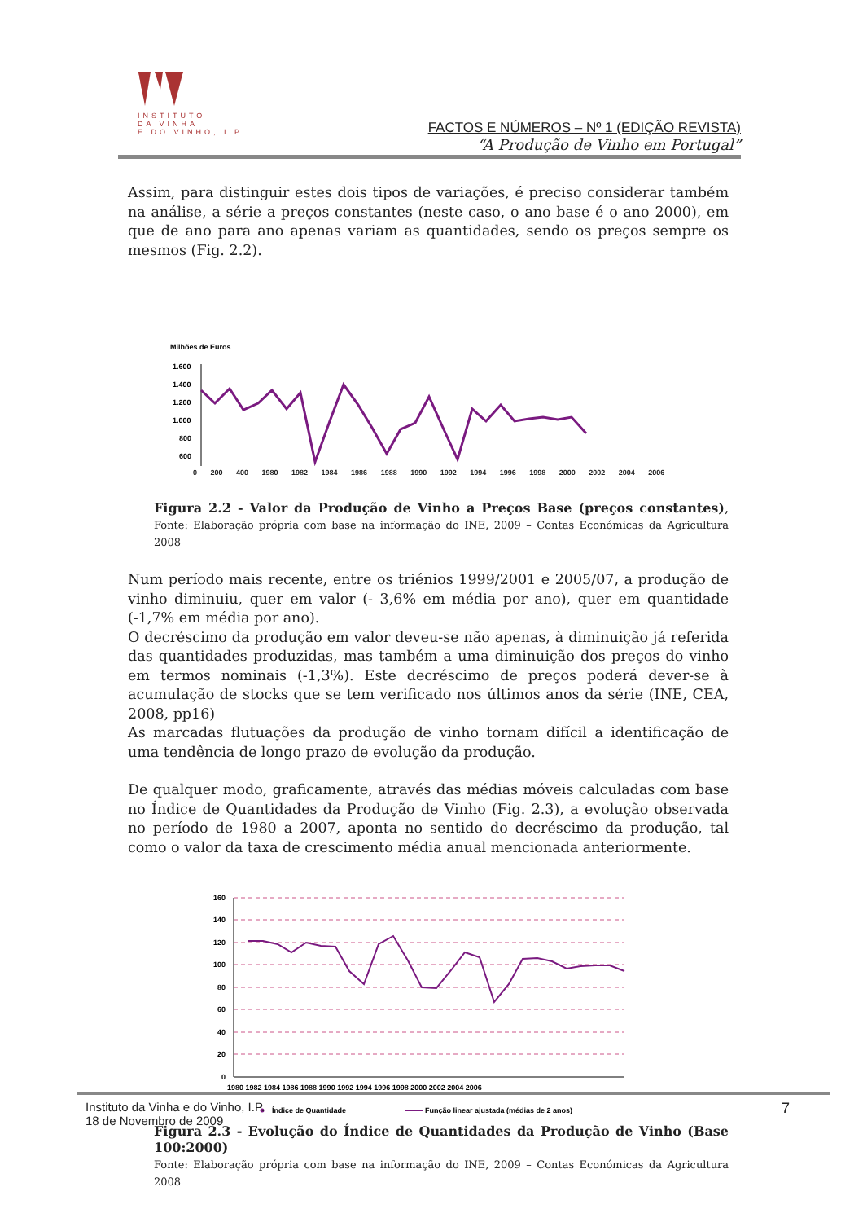INSTITUTO
DA VINHA
E DO VINHO, I.P.
FACTOS E NÚMEROS – Nº 1 (EDIÇÃO REVISTA)
“A Produção de Vinho em Portugal”
Assim, para distinguir estes dois tipos de variações, é preciso considerar também na análise, a série a preços constantes (neste caso, o ano base é o ano 2000), em que de ano para ano apenas variam as quantidades, sendo os preços sempre os mesmos (Fig. 2.2).
Milhões de Euros
1.600
1.400
1.200
1.000
800
600
0 200 400 1980 1982 1984 1986 1988 1990 1992 1994 1996 1998 2000 2002 2004 2006
Figura 2.2 - Valor da Produção de Vinho a Preços Base (preços constantes), Fonte: Elaboração própria com base na informação do INE, 2009 – Contas Económicas da Agricultura 2008
Num período mais recente, entre os triénios 1999/2001 e 2005/07, a produção de vinho diminuiu, quer em valor (- 3,6% em média por ano), quer em quantidade (-1,7% em média por ano).
O decréscimo da produção em valor deveu-se não apenas, à diminuição já referida das quantidades produzidas, mas também a uma diminuição dos preços do vinho em termos nominais (-1,3%). Este decréscimo de preços poderá dever-se à acumulação de stocks que se tem verificado nos últimos anos da série (INE, CEA, 2008, pp16)
As marcadas flutuações da produção de vinho tornam difícil a identificação de uma tendência de longo prazo de evolução da produção.
De qualquer modo, graficamente, através das médias móveis calculadas com base no Índice de Quantidades da Produção de Vinho (Fig. 2.3), a evolução observada no período de 1980 a 2007, aponta no sentido do decréscimo da produção, tal como o valor da taxa de crescimento média anual mencionada anteriormente.
160
140
120
100
80
60
40
20
0
1980 1982 1984 1986 1988 1990 1992 1994 1996 1998 2000 2002 2004 2006
Índice de Quantidade
Função linear ajustada (médias de 2 anos)
Figura 2.3 - Evolução do Índice de Quantidades da Produção de Vinho (Base 100:2000)
Fonte: Elaboração própria com base na informação do INE, 2009 – Contas Económicas da Agricultura 2008
Instituto da Vinha e do Vinho, I.P.
18 de Novembro de 2009
7